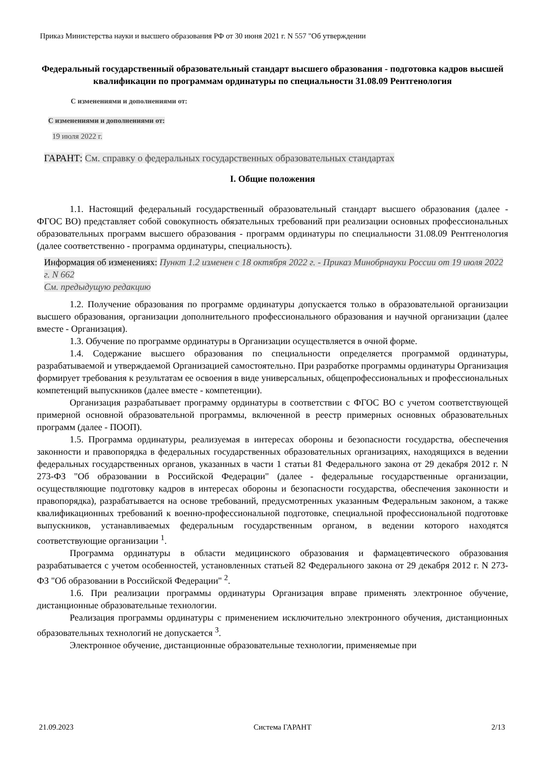Приказ Министерства науки и высшего образования РФ от 30 июня 2021 г. N 557 "Об утверждении
Федеральный государственный образовательный стандарт высшего образования - подготовка кадров высшей квалификации по программам ординатуры по специальности 31.08.09 Рентгенология
С изменениями и дополнениями от:
С изменениями и дополнениями от:
19 июля 2022 г.
ГАРАНТ: См. справку о федеральных государственных образовательных стандартах
I. Общие положения
1.1. Настоящий федеральный государственный образовательный стандарт высшего образования (далее - ФГОС ВО) представляет собой совокупность обязательных требований при реализации основных профессиональных образовательных программ высшего образования - программ ординатуры по специальности 31.08.09 Рентгенология (далее соответственно - программа ординатуры, специальность).
Информация об изменениях: Пункт 1.2 изменен с 18 октября 2022 г. - Приказ Минобрнауки России от 19 июля 2022 г. N 662
См. предыдущую редакцию
1.2. Получение образования по программе ординатуры допускается только в образовательной организации высшего образования, организации дополнительного профессионального образования и научной организации (далее вместе - Организация).
1.3. Обучение по программе ординатуры в Организации осуществляется в очной форме.
1.4. Содержание высшего образования по специальности определяется программой ординатуры, разрабатываемой и утверждаемой Организацией самостоятельно. При разработке программы ординатуры Организация формирует требования к результатам ее освоения в виде универсальных, общепрофессиональных и профессиональных компетенций выпускников (далее вместе - компетенции).
Организация разрабатывает программу ординатуры в соответствии с ФГОС ВО с учетом соответствующей примерной основной образовательной программы, включенной в реестр примерных основных образовательных программ (далее - ПООП).
1.5. Программа ординатуры, реализуемая в интересах обороны и безопасности государства, обеспечения законности и правопорядка в федеральных государственных образовательных организациях, находящихся в ведении федеральных государственных органов, указанных в части 1 статьи 81 Федерального закона от 29 декабря 2012 г. N 273-ФЗ "Об образовании в Российской Федерации" (далее - федеральные государственные организации, осуществляющие подготовку кадров в интересах обороны и безопасности государства, обеспечения законности и правопорядка), разрабатывается на основе требований, предусмотренных указанным Федеральным законом, а также квалификационных требований к военно-профессиональной подготовке, специальной профессиональной подготовке выпускников, устанавливаемых федеральным государственным органом, в ведении которого находятся соответствующие организации <sup>1</sup>.
Программа ординатуры в области медицинского образования и фармацевтического образования разрабатывается с учетом особенностей, установленных статьей 82 Федерального закона от 29 декабря 2012 г. N 273-ФЗ "Об образовании в Российской Федерации" <sup>2</sup>.
1.6. При реализации программы ординатуры Организация вправе применять электронное обучение, дистанционные образовательные технологии.
Реализация программы ординатуры с применением исключительно электронного обучения, дистанционных образовательных технологий не допускается <sup>3</sup>.
Электронное обучение, дистанционные образовательные технологии, применяемые при
21.09.2023 Система ГАРАНТ 2/13